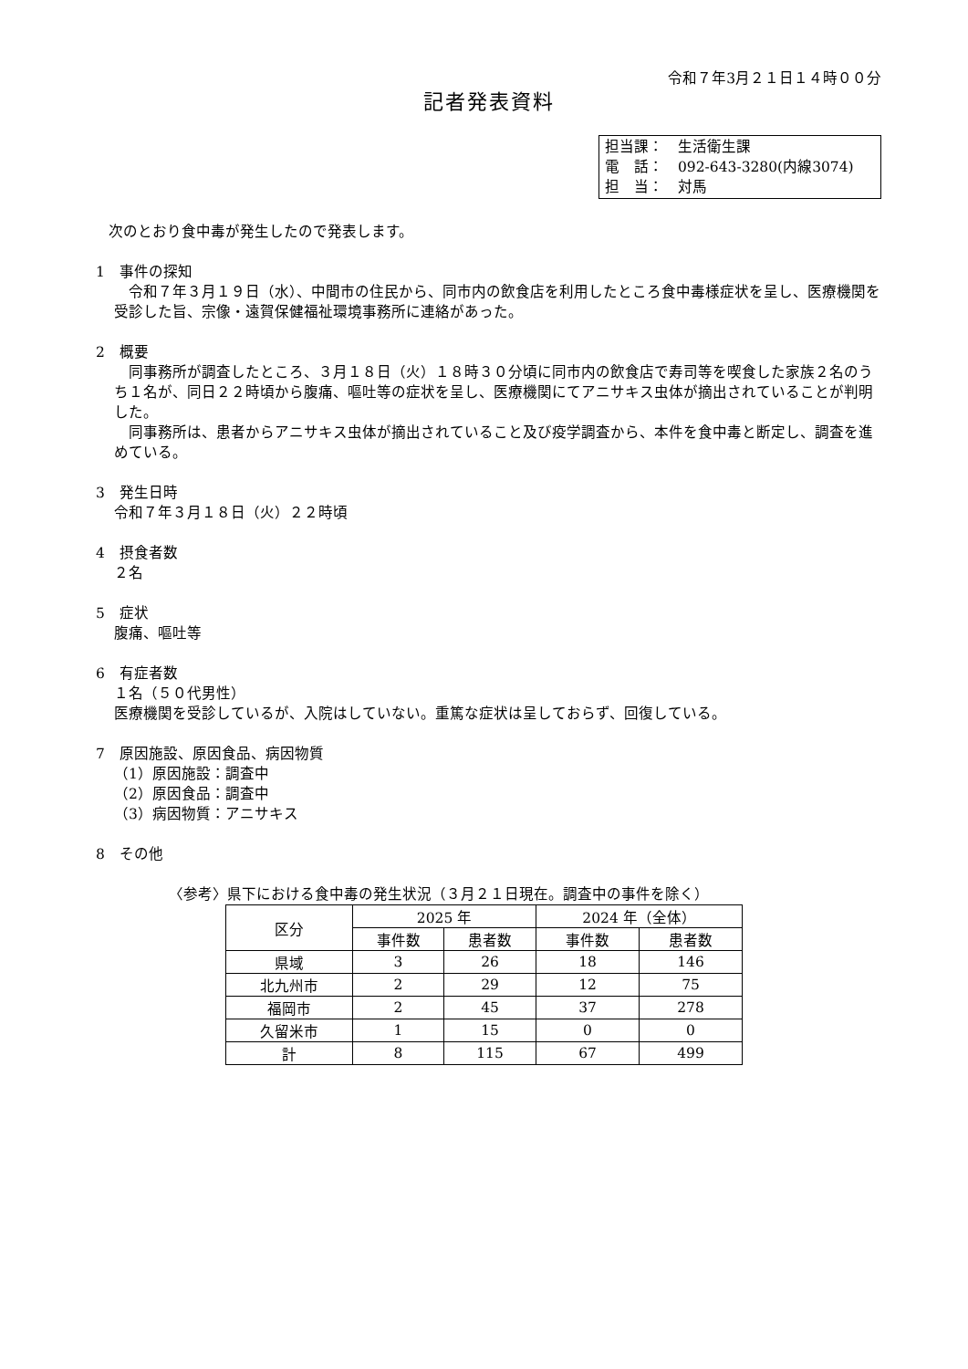令和７年3月２１日１４時００分
記者発表資料
担当課：　生活衛生課
電　話：　092-643-3280(内線3074)
担　当：　対馬
次のとおり食中毒が発生したので発表します。
1　事件の探知
令和７年３月１９日（水）、中間市の住民から、同市内の飲食店を利用したところ食中毒様症状を呈し、医療機関を受診した旨、宗像・遠賀保健福祉環境事務所に連絡があった。
2　概要
同事務所が調査したところ、３月１８日（火）１８時３０分頃に同市内の飲食店で寿司等を喫食した家族２名のうち１名が、同日２２時頃から腹痛、嘔吐等の症状を呈し、医療機関にてアニサキス虫体が摘出されていることが判明した。
同事務所は、患者からアニサキス虫体が摘出されていること及び疫学調査から、本件を食中毒と断定し、調査を進めている。
3　発生日時
令和７年３月１８日（火）２２時頃
4　摂食者数
２名
5　症状
腹痛、嘔吐等
6　有症者数
１名（５０代男性）
医療機関を受診しているが、入院はしていない。重篤な症状は呈しておらず、回復している。
7　原因施設、原因食品、病因物質
（1）原因施設：調査中
（2）原因食品：調査中
（3）病因物質：アニサキス
8　その他
〈参考〉県下における食中毒の発生状況（３月２１日現在。調査中の事件を除く）
| 区分 | 2025 年 | | 2024 年（全体） | |
| --- | --- | --- | --- | --- |
| | 事件数 | 患者数 | 事件数 | 患者数 |
| 県域 | 3 | 26 | 18 | 146 |
| 北九州市 | 2 | 29 | 12 | 75 |
| 福岡市 | 2 | 45 | 37 | 278 |
| 久留米市 | 1 | 15 | 0 | 0 |
| 計 | 8 | 115 | 67 | 499 |